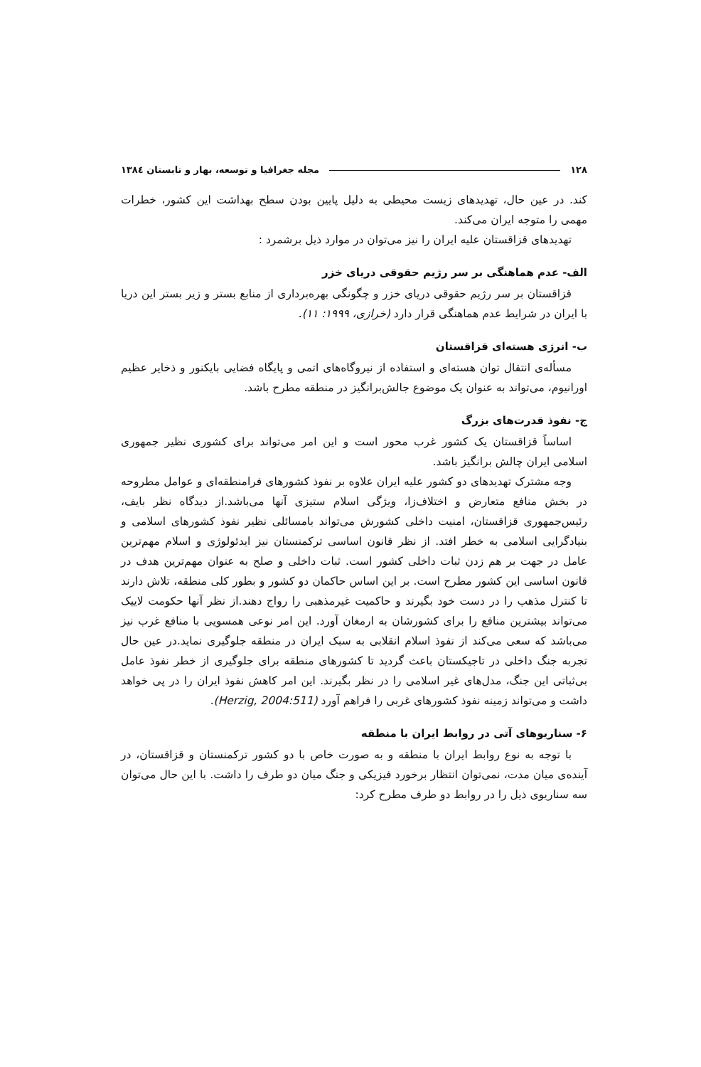۱۲۸ مجله جغرافیا و توسعه، بهار و تابستان ۱۳۸٤
کند. در عین حال، تهدیدهای زیست محیطی به دلیل پایین بودن سطح بهداشت این کشور، خطرات مهمی را متوجه ایران می‌کند.
تهدیدهای قزاقستان علیه ایران را نیز می‌توان در موارد ذیل برشمرد :
الف- عدم هماهنگی بر سر رژیم حقوقی دریای خزر
قزاقستان بر سر رژیم حقوقی دریای خزر و چگونگی بهره‌برداری از منابع بستر و زیر بستر این دریا با ایران در شرایط عدم هماهنگی قرار دارد (خرازی، ۱۹۹۹: ۱۱).
ب- انرژی هسته‌ای قزاقستان
مسأله‌ی انتقال توان هسته‌ای و استفاده از نیروگاه‌های اتمی و پایگاه فضایی بایکنور و ذخایر عظیم اورانیوم، می‌تواند به عنوان یک موضوع جالش‌برانگیز در منطقه مطرح باشد.
ج- نفوذ قدرت‌های بزرگ
اساساً قزاقستان یک کشور غرب محور است و این امر می‌تواند برای کشوری نظیر جمهوری اسلامی ایران چالش برانگیز باشد.
وجه مشترک تهدیدهای دو کشور علیه ایران علاوه بر نفوذ کشورهای فرامنطقه‌ای و عوامل مطروحه در بخش منافع متعارض و اختلاف‌زا، ویژگی اسلام ستیزی آنها می‌باشد.از دیدگاه نظر بایف، رئیس‌جمهوری قزاقستان، امنیت داخلی کشورش می‌تواند بامسائلی نظیر نفوذ کشورهای اسلامی و بنیادگرایی اسلامی به خطر افتد. از نظر قانون اساسی ترکمنستان نیز ایدئولوژی و اسلام مهم‌ترین عامل در جهت بر هم زدن ثبات داخلی کشور است. ثبات داخلی و صلح به عنوان مهم‌ترین هدف در قانون اساسی این کشور مطرح است. بر این اساس حاکمان دو کشور و بطور کلی منطقه، تلاش دارند تا کنترل مذهب را در دست خود بگیرند و حاکمیت غیرمذهبی را رواج دهند.از نظر آنها حکومت لاییک می‌تواند بیشترین منافع را برای کشورشان به ارمغان آورد. این امر نوعی همسویی با منافع غرب نیز می‌باشد که سعی می‌کند از نفوذ اسلام انقلابی به سبک ایران در منطقه جلوگیری نماید.در عین حال تجربه جنگ داخلی در تاجیکستان باعث گردید تا کشورهای منطقه برای جلوگیری از خطر نفوذ عامل بی‌ثباتی این جنگ، مدل‌های غیر اسلامی را در نظر بگیرند. این امر کاهش نفوذ ایران را در پی خواهد داشت و می‌تواند زمینه نفوذ کشورهای غربی را فراهم آورد (Herzig, 2004:511).
۶- سناریوهای آتی در روابط ایران با منطقه
با توجه به نوع روابط ایران با منطقه و به صورت خاص با دو کشور ترکمنستان و قزاقستان، در آینده‌ی میان مدت، نمی‌توان انتظار برخورد فیزیکی و جنگ میان دو طرف را داشت. با این حال می‌توان سه سناریوی ذیل را در روابط دو طرف مطرح کرد: